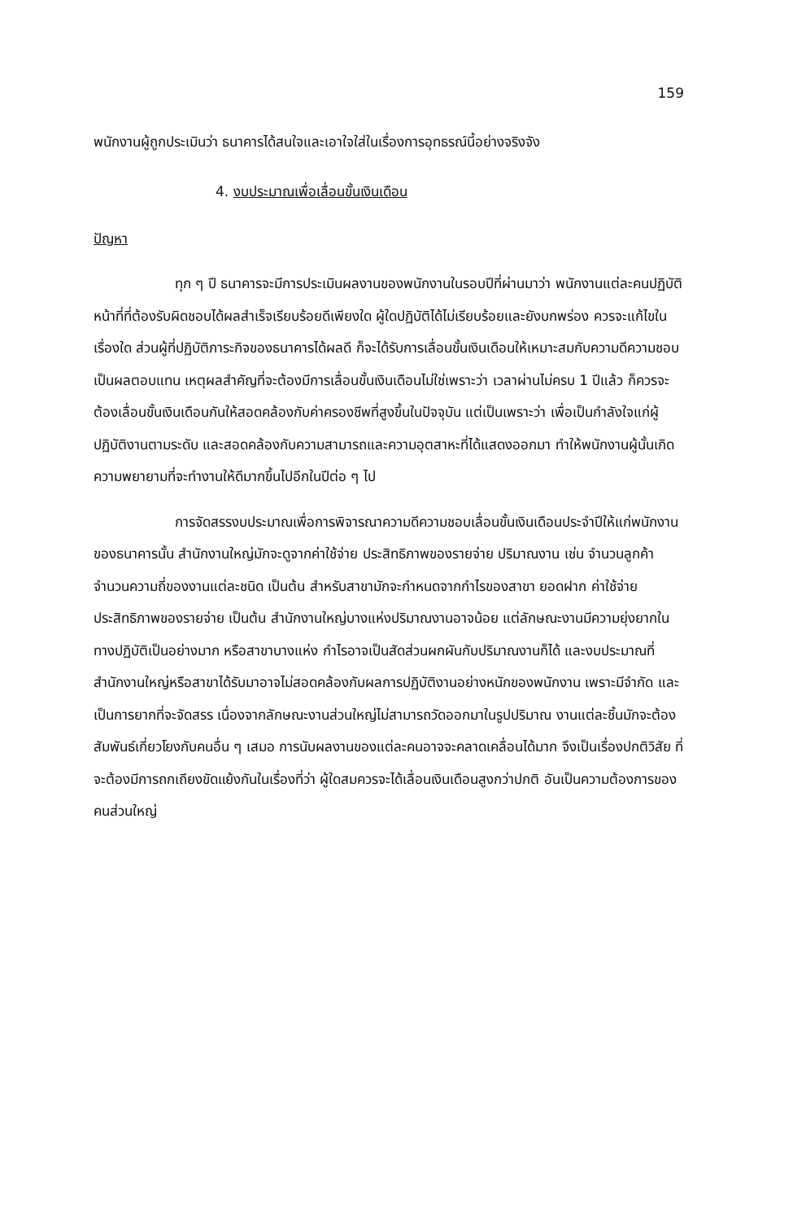159
พนักงานผู้ถูกประเมินว่า ธนาคารได้สนใจและเอาใจใส่ในเรื่องการอุทธรณ์นี้อย่างจริงจัง
4. งบประมาณเพื่อเลื่อนขั้นเงินเดือน
ปัญหา
ทุก ๆ ปี ธนาคารจะมีการประเมินผลงานของพนักงานในรอบปีที่ผ่านมาว่า พนักงานแต่ละคนปฏิบัติหน้าที่ที่ต้องรับผิดชอบได้ผลสำเร็จเรียบร้อยดีเพียงใด ผู้ใดปฏิบัติได้ไม่เรียบร้อยและยังบกพร่อง ควรจะแก้ไขในเรื่องใด ส่วนผู้ที่ปฏิบัติภาระกิจของธนาคารได้ผลดี ก็จะได้รับการเลื่อนขั้นเงินเดือนให้เหมาะสมกับความดีความชอบเป็นผลตอบแทน เหตุผลสำคัญที่จะต้องมีการเลื่อนขั้นเงินเดือนไม่ใช่เพราะว่า เวลาผ่านไม่ครบ 1 ปีแล้ว ก็ควรจะต้องเลื่อนขั้นเงินเดือนกันให้สอดคล้องกับค่าครองชีพที่สูงขึ้นในปัจจุบัน แต่เป็นเพราะว่า เพื่อเป็นกำลังใจแก่ผู้ปฏิบัติงานตามระดับ และสอดคล้องกับความสามารถและความอุตสาหะที่ได้แสดงออกมา ทำให้พนักงานผู้นั้นเกิดความพยายามที่จะทำงานให้ดีมากขึ้นไปอีกในปีต่อ ๆ ไป
การจัดสรรงบประมาณเพื่อการพิจารณาความดีความชอบเลื่อนขั้นเงินเดือนประจำปีให้แก่พนักงานของธนาคารนั้น สำนักงานใหญ่มักจะดูจากค่าใช้จ่าย ประสิทธิภาพของรายจ่าย ปริมาณงาน เช่น จำนวนลูกค้า จำนวนความถี่ของงานแต่ละชนิด เป็นต้น สำหรับสาขามักจะกำหนดจากกำไรของสาขา ยอดฝาก ค่าใช้จ่าย ประสิทธิภาพของรายจ่าย เป็นต้น สำนักงานใหญ่บางแห่งปริมาณงานอาจน้อย แต่ลักษณะงานมีความยุ่งยากในทางปฏิบัติเป็นอย่างมาก หรือสาขาบางแห่ง กำไรอาจเป็นสัดส่วนผกผันกับปริมาณงานก็ได้ และงบประมาณที่สำนักงานใหญ่หรือสาขาได้รับมาอาจไม่สอดคล้องกับผลการปฏิบัติงานอย่างหนักของพนักงาน เพราะมีจำกัด และเป็นการยากที่จะจัดสรร เนื่องจากลักษณะงานส่วนใหญ่ไม่สามารถวัดออกมาในรูปปริมาณ งานแต่ละชิ้นมักจะต้องสัมพันธ์เกี่ยวโยงกับคนอื่น ๆ เสมอ การนับผลงานของแต่ละคนอาจจะคลาดเคลื่อนได้มาก จึงเป็นเรื่องปกติวิสัย ที่จะต้องมีการถกเถียงขัดแย้งกันในเรื่องที่ว่า ผู้ใดสมควรจะได้เลื่อนเงินเดือนสูงกว่าปกติ อันเป็นความต้องการของคนส่วนใหญ่